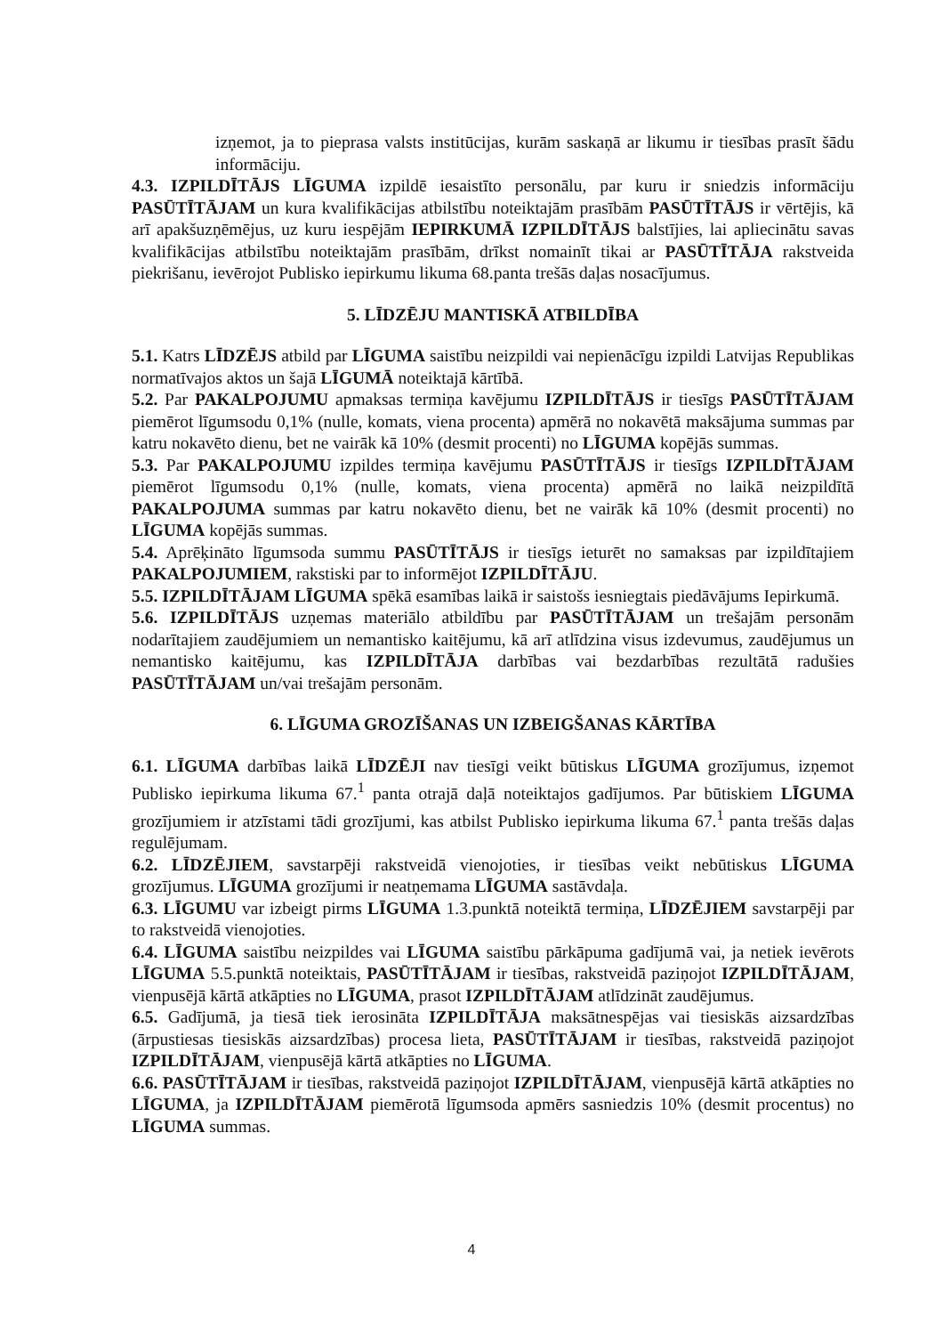izņemot, ja to pieprasa valsts institūcijas, kurām saskaņā ar likumu ir tiesības prasīt šādu informāciju.
4.3. IZPILDĪTĀJS LĪGUMA izpildē iesaistīto personālu, par kuru ir sniedzis informāciju PASŪTĪTĀJAM un kura kvalifikācijas atbilstību noteiktajām prasībām PASŪTĪTĀJS ir vērtējis, kā arī apakšuzņēmējus, uz kuru iespējām IEPIRKUMĀ IZPILDĪTĀJS balstījies, lai apliecinātu savas kvalifikācijas atbilstību noteiktajām prasībām, drīkst nomainīt tikai ar PASŪTĪTĀJA rakstveida piekrišanu, ievērojot Publisko iepirkumu likuma 68.panta trešās daļas nosacījumus.
5. LĪDZĒJU MANTISKĀ ATBILDĪBA
5.1. Katrs LĪDZĒJS atbild par LĪGUMA saistību neizpildi vai nepienācīgu izpildi Latvijas Republikas normatīvajos aktos un šajā LĪGUMĀ noteiktajā kārtībā.
5.2. Par PAKALPOJUMU apmaksas termiņa kavējumu IZPILDĪTĀJS ir tiesīgs PASŪTĪTĀJAM piemērot līgumsodu 0,1% (nulle, komats, viena procenta) apmērā no nokavētā maksājuma summas par katru nokavēto dienu, bet ne vairāk kā 10% (desmit procenti) no LĪGUMA kopējās summas.
5.3. Par PAKALPOJUMU izpildes termiņa kavējumu PASŪTĪTĀJS ir tiesīgs IZPILDĪTĀJAM piemērot līgumsodu 0,1% (nulle, komats, viena procenta) apmērā no laikā neizpildītā PAKALPOJUMA summas par katru nokavēto dienu, bet ne vairāk kā 10% (desmit procenti) no LĪGUMA kopējās summas.
5.4. Aprēķināto līgumsoda summu PASŪTĪTĀJS ir tiesīgs ieturēt no samaksas par izpildītajiem PAKALPOJUMIEM, rakstiski par to informējot IZPILDĪTĀJU.
5.5. IZPILDĪTĀJAM LĪGUMA spēkā esamības laikā ir saistošs iesniegtais piedāvājums Iepirkumā.
5.6. IZPILDĪTĀJS uzņemas materiālo atbildību par PASŪTĪTĀJAM un trešajām personām nodarītajiem zaudējumiem un nemantisko kaitējumu, kā arī atlīdzina visus izdevumus, zaudējumus un nemantisko kaitējumu, kas IZPILDĪTĀJA darbības vai bezdarbības rezultātā radušies PASŪTĪTĀJAM un/vai trešajām personām.
6. LĪGUMA GROZĪŠANAS UN IZBEIGŠANAS KĀRTĪBA
6.1. LĪGUMA darbības laikā LĪDZĒJI nav tiesīgi veikt būtiskus LĪGUMA grozījumus, izņemot Publisko iepirkuma likuma 67.<sup>1</sup> panta otrajā daļā noteiktajos gadījumos. Par būtiskiem LĪGUMA grozījumiem ir atzīstami tādi grozījumi, kas atbilst Publisko iepirkuma likuma 67.<sup>1</sup> panta trešās daļas regulējumam.
6.2. LĪDZĒJIEM, savstarpēji rakstveidā vienojoties, ir tiesības veikt nebūtiskus LĪGUMA grozījumus. LĪGUMA grozījumi ir neatņemama LĪGUMA sastāvdaļa.
6.3. LĪGUMU var izbeigt pirms LĪGUMA 1.3.punktā noteiktā termiņa, LĪDZĒJIEM savstarpēji par to rakstveidā vienojoties.
6.4. LĪGUMA saistību neizpildes vai LĪGUMA saistību pārkāpuma gadījumā vai, ja netiek ievērots LĪGUMA 5.5.punktā noteiktais, PASŪTĪTĀJAM ir tiesības, rakstveidā paziņojot IZPILDĪTĀJAM, vienpusējā kārtā atkāpties no LĪGUMA, prasot IZPILDĪTĀJAM atlīdzināt zaudējumus.
6.5. Gadījumā, ja tiesā tiek ierosināta IZPILDĪTĀJA maksātnespējas vai tiesiskās aizsardzības (ārpustiesas tiesiskās aizsardzības) procesa lieta, PASŪTĪTĀJAM ir tiesības, rakstveidā paziņojot IZPILDĪTĀJAM, vienpusējā kārtā atkāpties no LĪGUMA.
6.6. PASŪTĪTĀJAM ir tiesības, rakstveidā paziņojot IZPILDĪTĀJAM, vienpusējā kārtā atkāpties no LĪGUMA, ja IZPILDĪTĀJAM piemērotā līgumsoda apmērs sasniedzis 10% (desmit procentus) no LĪGUMA summas.
4